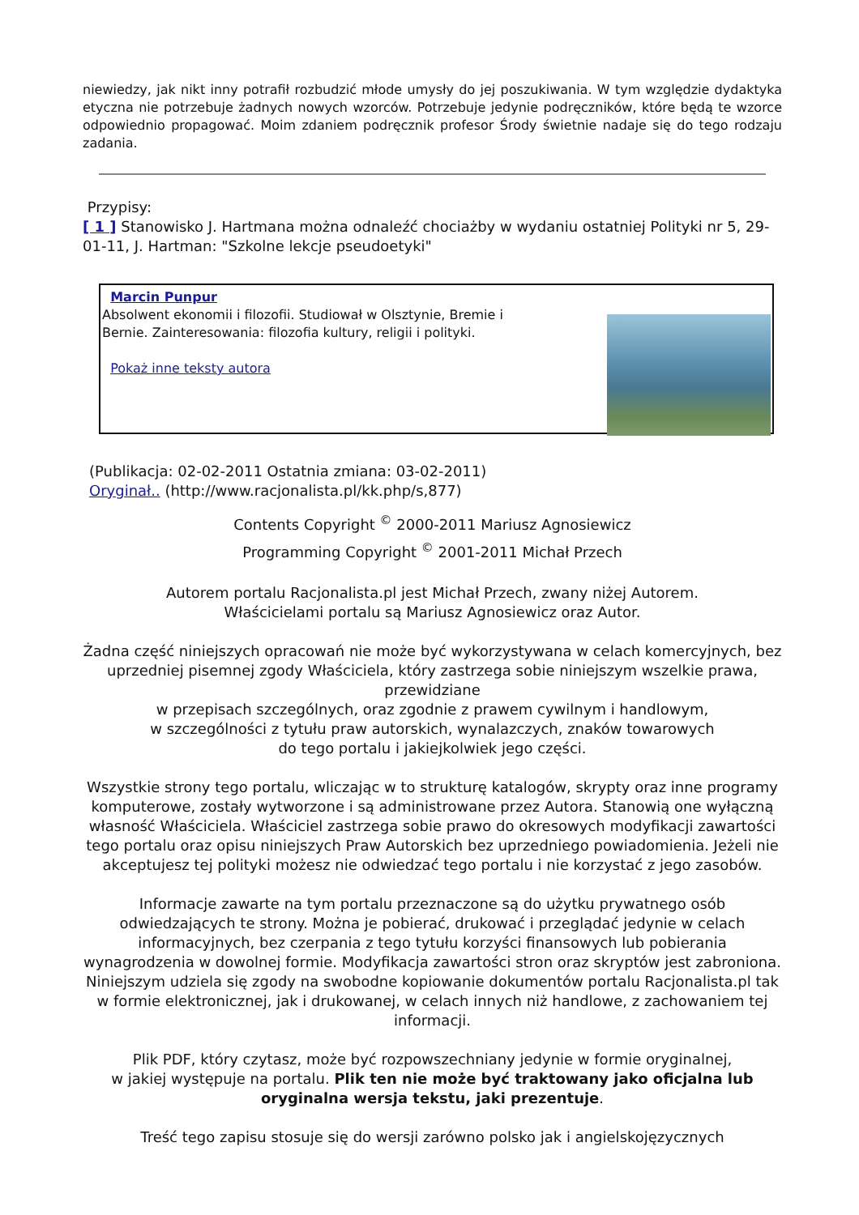niewiedzy, jak nikt inny potrafił rozbudzić młode umysły do jej poszukiwania. W tym względzie dydaktyka etyczna nie potrzebuje żadnych nowych wzorców. Potrzebuje jedynie podręczników, które będą te wzorce odpowiednio propagować. Moim zdaniem podręcznik profesor Środy świetnie nadaje się do tego rodzaju zadania.
Przypisy:
[ 1 ] Stanowisko J. Hartmana można odnaleźć chociażby w wydaniu ostatniej Polityki nr 5, 29-01-11, J. Hartman: "Szkolne lekcje pseudoetyki"
Marcin Punpur
Absolwent ekonomii i filozofii. Studiował w Olsztynie, Bremie i
Bernie. Zainteresowania: filozofia kultury, religii i polityki.
Pokaż inne teksty autora
(Publikacja: 02-02-2011 Ostatnia zmiana: 03-02-2011)
Oryginał.. (http://www.racjonalista.pl/kk.php/s,877)
Contents Copyright <sup>©</sup> 2000-2011 Mariusz Agnosiewicz
Programming Copyright <sup>©</sup> 2001-2011 Michał Przech
Autorem portalu Racjonalista.pl jest Michał Przech, zwany niżej Autorem.
Właścicielami portalu są Mariusz Agnosiewicz oraz Autor.
Żadna część niniejszych opracowań nie może być wykorzystywana w celach komercyjnych, bez uprzedniej pisemnej zgody Właściciela, który zastrzega sobie niniejszym wszelkie prawa, przewidziane
w przepisach szczególnych, oraz zgodnie z prawem cywilnym i handlowym,
w szczególności z tytułu praw autorskich, wynalazczych, znaków towarowych
do tego portalu i jakiejkolwiek jego części.
Wszystkie strony tego portalu, wliczając w to strukturę katalogów, skrypty oraz inne programy komputerowe, zostały wytworzone i są administrowane przez Autora. Stanowią one wyłączną własność Właściciela. Właściciel zastrzega sobie prawo do okresowych modyfikacji zawartości tego portalu oraz opisu niniejszych Praw Autorskich bez uprzedniego powiadomienia. Jeżeli nie akceptujesz tej polityki możesz nie odwiedzać tego portalu i nie korzystać z jego zasobów.
Informacje zawarte na tym portalu przeznaczone są do użytku prywatnego osób odwiedzających te strony. Można je pobierać, drukować i przeglądać jedynie w celach informacyjnych, bez czerpania z tego tytułu korzyści finansowych lub pobierania wynagrodzenia w dowolnej formie. Modyfikacja zawartości stron oraz skryptów jest zabroniona. Niniejszym udziela się zgody na swobodne kopiowanie dokumentów portalu Racjonalista.pl tak w formie elektronicznej, jak i drukowanej, w celach innych niż handlowe, z zachowaniem tej informacji.
Plik PDF, który czytasz, może być rozpowszechniany jedynie w formie oryginalnej,
w jakiej występuje na portalu. Plik ten nie może być traktowany jako oficjalna lub oryginalna wersja tekstu, jaki prezentuje.
Treść tego zapisu stosuje się do wersji zarówno polsko jak i angielskojęzycznych